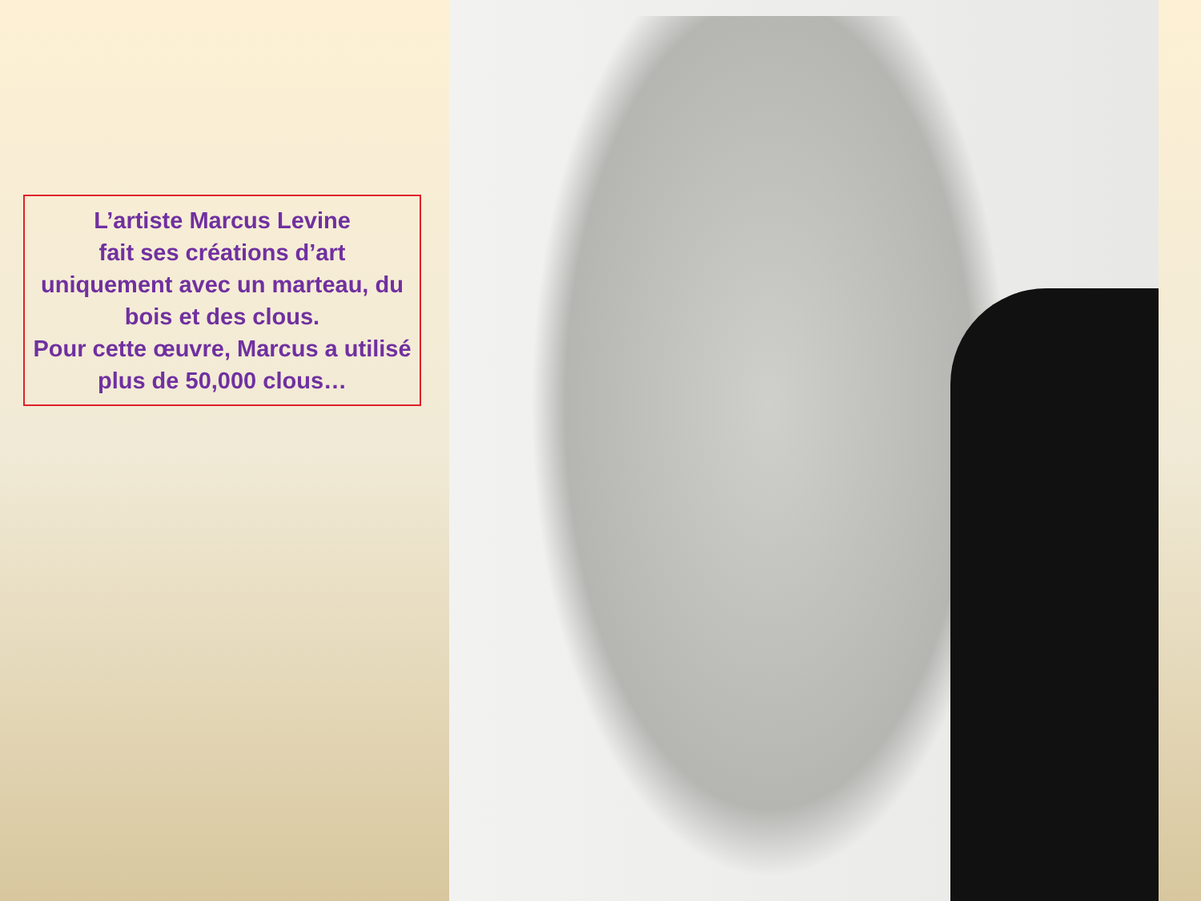L’artiste Marcus Levine
fait ses créations d’art
uniquement avec un marteau, du bois et des clous.
Pour cette œuvre, Marcus a utilisé plus de 50,000 clous…